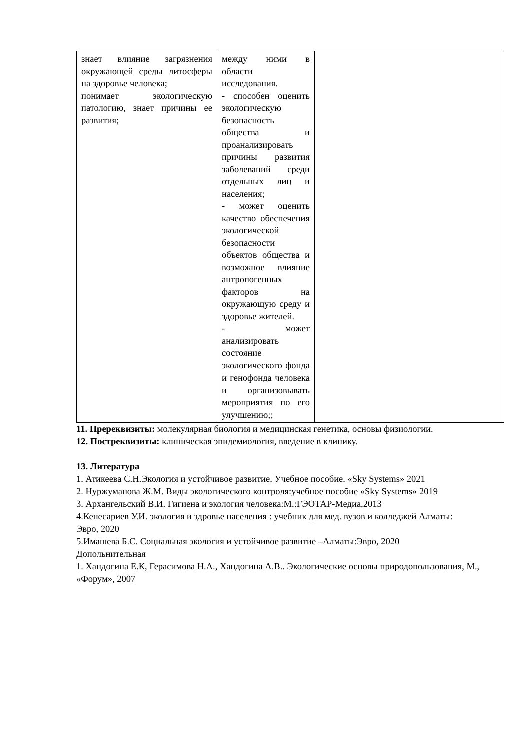| знает влияние загрязнения окружающей среды литосферы на здоровье человека; понимает экологическую патологию, знает причины ее развития; | между ними в области исследования. - способен оценить экологическую безопасность общества и проанализировать причины развития заболеваний среди отдельных лиц и населения; - может оценить качество обеспечения экологической безопасности объектов общества и возможное влияние антропогенных факторов на окружающую среду и здоровье жителей. - может анализировать состояние экологического фонда и генофонда человека и организовывать мероприятия по его улучшению;; | |
11. Пререквизиты: молекулярная биология и медицинская генетика, основы физиологии.
12. Постреквизиты: клиническая эпидемиология, введение в клинику.
13. Литература
1. Атикеева С.Н.Экология и устойчивое развитие. Учебное пособие. «Sky Systems» 2021
2. Нуржуманова Ж.М. Виды экологического контроля:учебное пособие «Sky Systems» 2019
3. Архангельский В.И. Гигиена и экология человека:М.:ГЭОТАР-Медиа,2013
4.Кенесариев У.И. экология и здровье населения : учебник для мед. вузов и колледжей Алматы:
Эвро, 2020
5.Имашева Б.С. Социальная экология и устойчивое развитие –Алматы:Эвро, 2020
Допольнительная
1. Хандогина Е.К, Герасимова Н.А., Хандогина А.В.. Экологические основы природопользования, М.,
«Форум», 2007